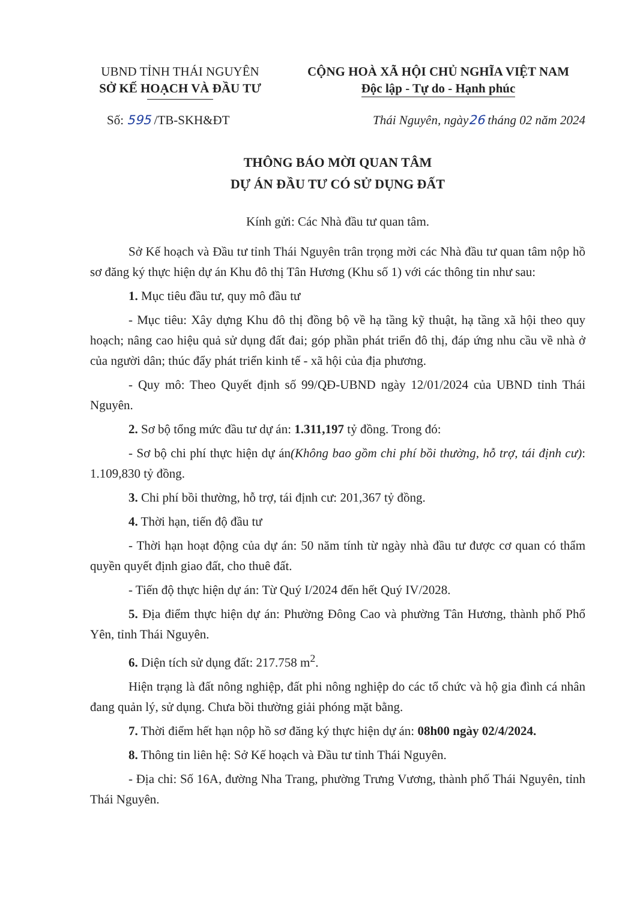UBND TỈNH THÁI NGUYÊN
SỞ KẾ HOẠCH VÀ ĐẦU TƯ
CỘNG HOÀ XÃ HỘI CHỦ NGHĨA VIỆT NAM
Độc lập - Tự do - Hạnh phúc
Số: 595 /TB-SKH&ĐT Thái Nguyên, ngày 26 tháng 02 năm 2024
THÔNG BÁO MỜI QUAN TÂM
DỰ ÁN ĐẦU TƯ CÓ SỬ DỤNG ĐẤT
Kính gửi: Các Nhà đầu tư quan tâm.
Sở Kế hoạch và Đầu tư tỉnh Thái Nguyên trân trọng mời các Nhà đầu tư quan tâm nộp hồ sơ đăng ký thực hiện dự án Khu đô thị Tân Hương (Khu số 1) với các thông tin như sau:
1. Mục tiêu đầu tư, quy mô đầu tư
- Mục tiêu: Xây dựng Khu đô thị đồng bộ về hạ tầng kỹ thuật, hạ tầng xã hội theo quy hoạch; nâng cao hiệu quả sử dụng đất đai; góp phần phát triển đô thị, đáp ứng nhu cầu về nhà ở của người dân; thúc đẩy phát triển kinh tế - xã hội của địa phương.
- Quy mô: Theo Quyết định số 99/QĐ-UBND ngày 12/01/2024 của UBND tỉnh Thái Nguyên.
2. Sơ bộ tổng mức đầu tư dự án: 1.311,197 tỷ đồng. Trong đó:
- Sơ bộ chi phí thực hiện dự án(Không bao gồm chi phí bồi thường, hỗ trợ, tái định cư): 1.109,830 tỷ đồng.
3. Chi phí bồi thường, hỗ trợ, tái định cư: 201,367 tỷ đồng.
4. Thời hạn, tiến độ đầu tư
- Thời hạn hoạt động của dự án: 50 năm tính từ ngày nhà đầu tư được cơ quan có thẩm quyền quyết định giao đất, cho thuê đất.
- Tiến độ thực hiện dự án: Từ Quý I/2024 đến hết Quý IV/2028.
5. Địa điểm thực hiện dự án: Phường Đông Cao và phường Tân Hương, thành phố Phổ Yên, tỉnh Thái Nguyên.
6. Diện tích sử dụng đất: 217.758 m<sup>2</sup>.
Hiện trạng là đất nông nghiệp, đất phi nông nghiệp do các tổ chức và hộ gia đình cá nhân đang quản lý, sử dụng. Chưa bồi thường giải phóng mặt bằng.
7. Thời điểm hết hạn nộp hồ sơ đăng ký thực hiện dự án: 08h00 ngày 02/4/2024.
8. Thông tin liên hệ: Sở Kế hoạch và Đầu tư tỉnh Thái Nguyên.
- Địa chỉ: Số 16A, đường Nha Trang, phường Trưng Vương, thành phố Thái Nguyên, tỉnh Thái Nguyên.